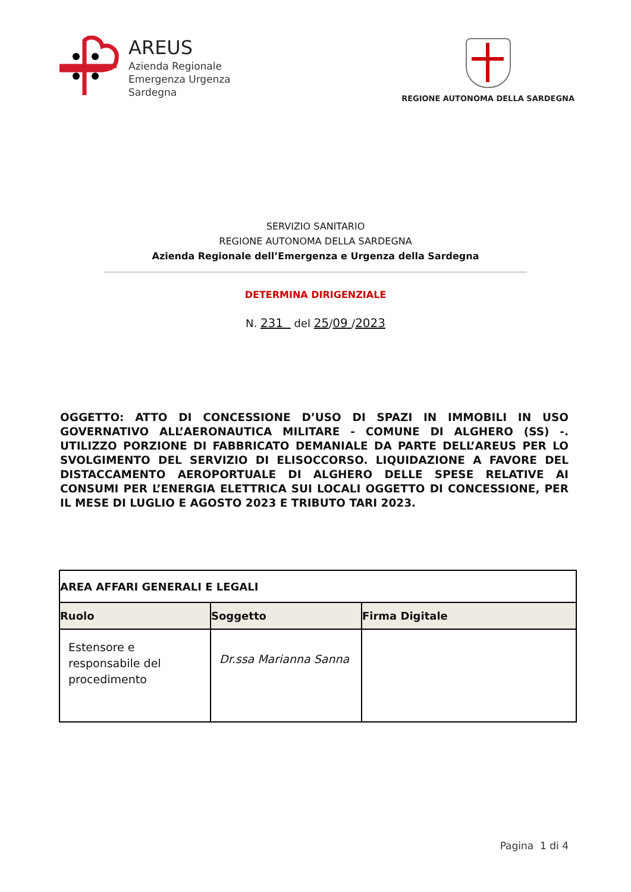AREUS
Azienda Regionale
Emergenza Urgenza
Sardegna
REGIONE AUTONOMA DELLA SARDEGNA
SERVIZIO SANITARIO
REGIONE AUTONOMA DELLA SARDEGNA
Azienda Regionale dell’Emergenza e Urgenza della Sardegna
DETERMINA DIRIGENZIALE
N. 231 del 25/09 /2023
OGGETTO: ATTO DI CONCESSIONE D’USO DI SPAZI IN IMMOBILI IN USO GOVERNATIVO ALL’AERONAUTICA MILITARE - COMUNE DI ALGHERO (SS) -. UTILIZZO PORZIONE DI FABBRICATO DEMANIALE DA PARTE DELL’AREUS PER LO SVOLGIMENTO DEL SERVIZIO DI ELISOCCORSO. LIQUIDAZIONE A FAVORE DEL DISTACCAMENTO AEROPORTUALE DI ALGHERO DELLE SPESE RELATIVE AI CONSUMI PER L’ENERGIA ELETTRICA SUI LOCALI OGGETTO DI CONCESSIONE, PER IL MESE DI LUGLIO E AGOSTO 2023 E TRIBUTO TARI 2023.
| AREA AFFARI GENERALI E LEGALI | | |
| --- | --- | --- |
| Ruolo | Soggetto | Firma Digitale |
| Estensore e responsabile del procedimento | Dr.ssa Marianna Sanna | |
Pagina 1 di 4